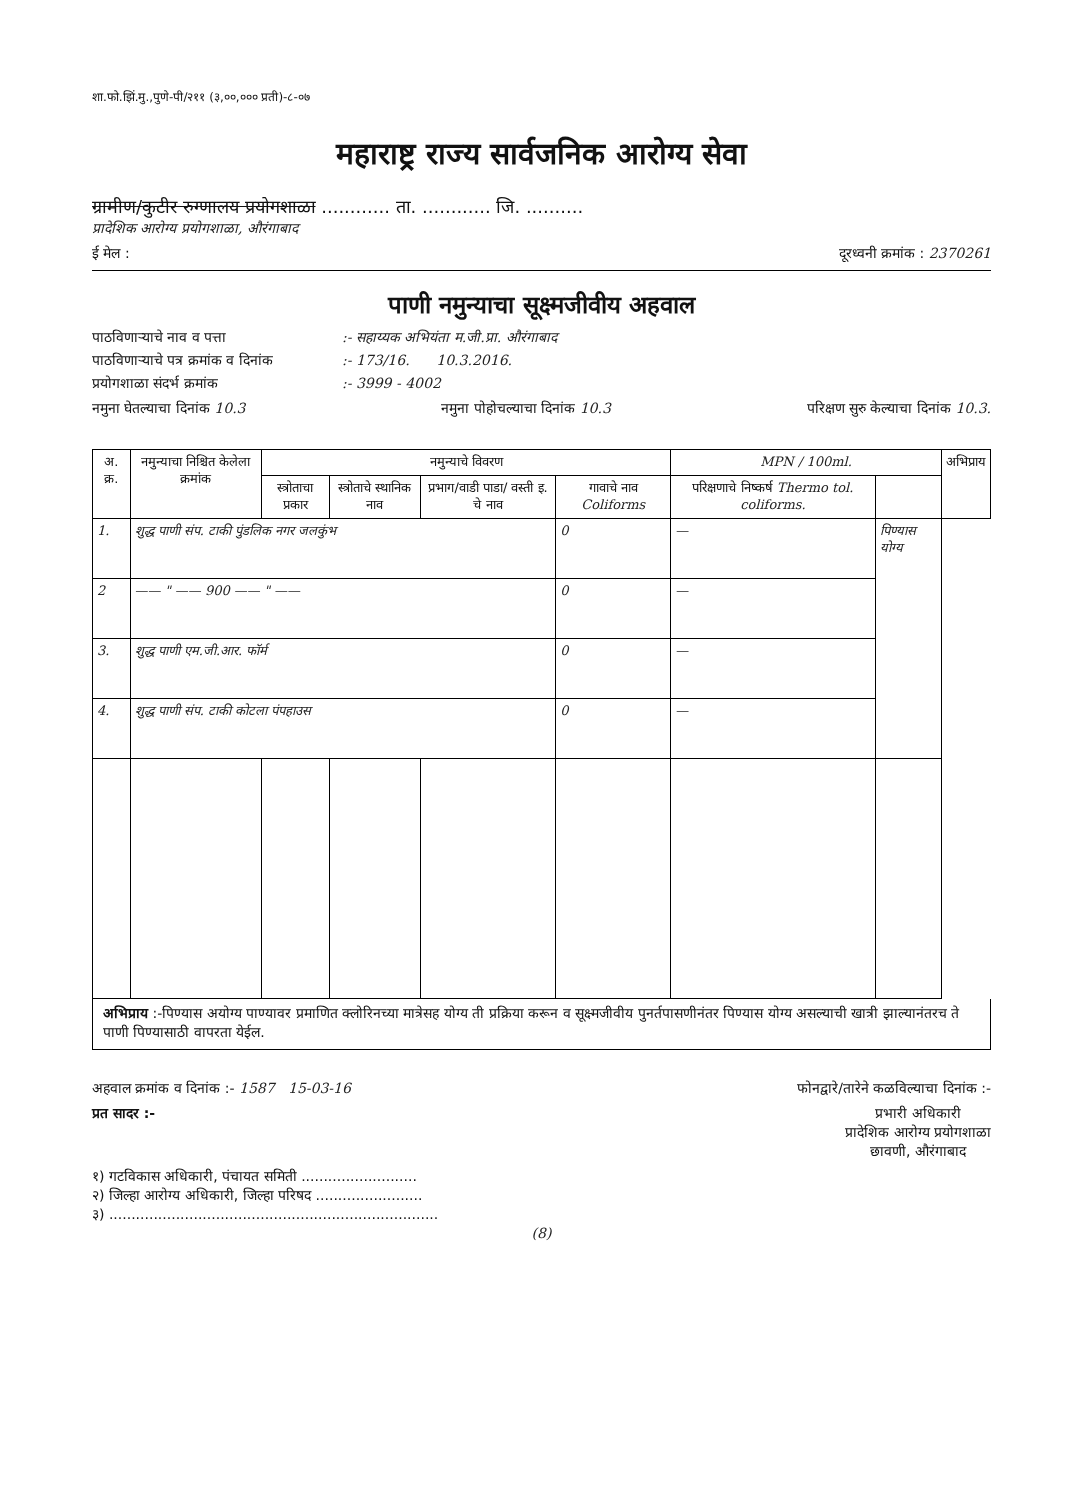शा.फो.झिं.मु.,पुणे-पी/२११ (३,००,००० प्रती)-८-०७
महाराष्ट्र राज्य सार्वजनिक आरोग्य सेवा
ग्रामीण/कुटीर रुग्णालय प्रयोगशाळा ............ ता. ............ जि. ..........
प्रादेशिक आरोग्य प्रयोगशाळा, औरंगाबाद
ई मेल : दूरध्वनी क्रमांक : 2370261
पाणी नमुन्याचा सूक्ष्मजीवीय अहवाल
पाठविणाऱ्याचे नाव व पत्ता:- सहाय्यक अभियंता म.जी.प्रा. औरंगाबाद
पाठविणाऱ्याचे पत्र क्रमांक व दिनांक:- 173/16. 10.3.2016.
प्रयोगशाळा संदर्भ क्रमांक:- 3999 - 4002
नमुना घेतल्याचा दिनांक 10.3 नमुना पोहोचल्याचा दिनांक 10.3 परिक्षण सुरु केल्याचा दिनांक 10.3.
| अ. क्र. | नमुन्याचा निश्चित केलेला क्रमांक | नमुन्याचे विवरण | | | | MPN / 100ml. | | अभिप्राय |
| --- | --- | --- | --- | --- | --- | --- | --- | --- |
| | | स्त्रोताचा प्रकार | स्त्रोताचे स्थानिक नाव | प्रभाग/वाडी पाडा/ वस्ती इ. चे नाव | गावाचे नाव Coliforms | परिक्षणाचे निष्कर्ष Thermo tol. coliforms. | | |
| 1. | शुद्ध पाणी संप. टाकी पुंडलिक नगर जलकुंभ | | | | 0 | — | पिण्यास योग्य | |
| 2 | —— " —— 900 —— " —— | | | | 0 | — | | |
| 3. | शुद्ध पाणी एम.जी.आर. फॉर्म | | | | 0 | — | | |
| 4. | शुद्ध पाणी संप. टाकी कोटला पंपहाउस | | | | 0 | — | | |
अभिप्राय :-पिण्यास अयोग्य पाण्यावर प्रमाणित क्लोरिनच्या मात्रेसह योग्य ती प्रक्रिया करून व सूक्ष्मजीवीय पुनर्तपासणीनंतर पिण्यास योग्य असल्याची खात्री झाल्यानंतरच ते पाणी पिण्यासाठी वापरता येईल.
अहवाल क्रमांक व दिनांक :- 1587 15-03-16 फोनद्वारे/तारेने कळविल्याचा दिनांक :-
प्रत सादर :- प्रभारी अधिकारी
प्रादेशिक आरोग्य प्रयोगशाळा
छावणी, औरंगाबाद
१) गटविकास अधिकारी, पंचायत समिती ..........................
२) जिल्हा आरोग्य अधिकारी, जिल्हा परिषद ........................
३) ..........................................................................
(8)